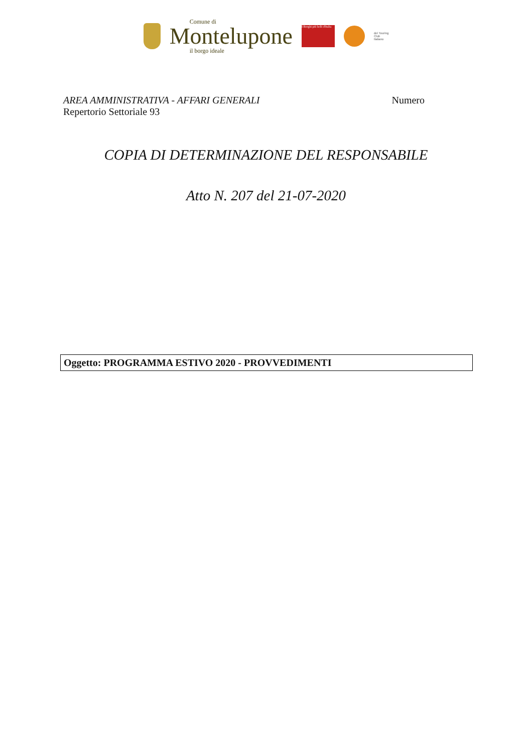Comune di
Montelupone
il borgo ideale
I Borghi più belli d'Italia
del Touring
Club
Italiano
AREA AMMINISTRATIVA - AFFARI GENERALI Numero
Repertorio Settoriale 93
COPIA DI DETERMINAZIONE DEL RESPONSABILE
Atto N. 207 del 21-07-2020
Oggetto: PROGRAMMA ESTIVO 2020 - PROVVEDIMENTI